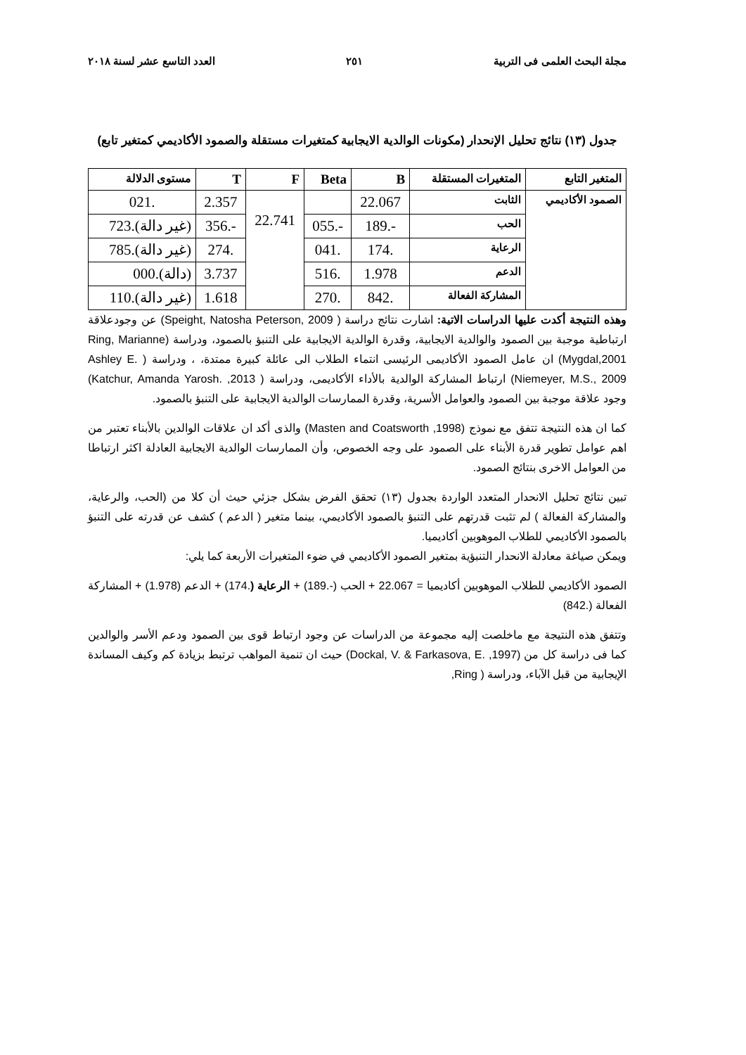مجلة البحث العلمى فى التربية ٢٥١ العدد التاسع عشر لسنة ٢٠١٨
جدول (١٣) نتائج تحليل الإنحدار (مكونات الوالدية الايجابية كمتغيرات مستقلة والصمود الأكاديمي كمتغير تابع)
| المتغير التابع | المتغيرات المستقلة | B | Beta | F | T | مستوى الدلالة |
| --- | --- | --- | --- | --- | --- | --- |
| الصمود الأكاديمي | الثابت | 22.067 | | 22.741 | 2.357 | .021 |
| | الحب | -.189 | -.055 | | -.356 | (غير دالة).723 |
| | الرعاية | .174 | .041 | | .274 | (غير دالة).785 |
| | الدعم | 1.978 | .516 | | 3.737 | (دالة).000 |
| | المشاركة الفعالة | .842 | .270 | | 1.618 | (غير دالة).110 |
وهذه النتيجة أكدت عليها الدراسات الاتية: اشارت نتائج دراسة ( Speight, Natosha Peterson, 2009) عن وجودعلاقة ارتباطية موجبة بين الصمود والوالدية الايجابية، وقدرة الوالدية الايجابية على التنبؤ بالصمود، ودراسة (Ring, Marianne Mygdal,2001) ان عامل الصمود الأكاديمى الرئيسى انتماء الطلاب الى عائلة كبيرة ممتدة، ، ودراسة ( Ashley E. Niemeyer, M.S., 2009) ارتباط المشاركة الوالدية بالأداء الأكاديمى، ودراسة ( Katchur, Amanda Yarosh. ,2013) وجود علاقة موجبة بين الصمود والعوامل الأسرية، وقدرة الممارسات الوالدية الايجابية على التنبؤ بالصمود.
كما ان هذه النتيجة تتفق مع نموذج (Masten and Coatsworth ,1998) والذى أكد ان علاقات الوالدين بالأبناء تعتبر من اهم عوامل تطوير قدرة الأبناء على الصمود على وجه الخصوص، وأن الممارسات الوالدية الايجابية العادلة اكثر ارتباطا من العوامل الاخرى بنتائج الصمود.
تبين نتائج تحليل الانحدار المتعدد الواردة بجدول (١٣) تحقق الفرض بشكل جزئي حيث أن كلا من (الحب، والرعاية، والمشاركة الفعالة ) لم تثبت قدرتهم على التنبؤ بالصمود الأكاديمي، بينما متغير ( الدعم ) كشف عن قدرته على التنبؤ بالصمود الأكاديمي للطلاب الموهوبين أكاديميا.
ويمكن صياغة معادلة الانحدار التنبؤية بمتغير الصمود الأكاديمي في ضوء المتغيرات الأربعة كما يلي:
الصمود الأكاديمي للطلاب الموهوبين أكاديميا = 22.067 + الحب (-.189) + الرعاية (.174) + الدعم (1.978) + المشاركة الفعالة (.842)
وتتفق هذه النتيجة مع ماخلصت إليه مجموعة من الدراسات عن وجود ارتباط قوى بين الصمود ودعم الأسر والوالدين كما فى دراسة كل من (Dockal, V. & Farkasova, E. ,1997) حيث ان تنمية المواهب ترتبط بزيادة كم وكيف المساندة الإيجابية من قبل الآباء، ودراسة ( Ring,